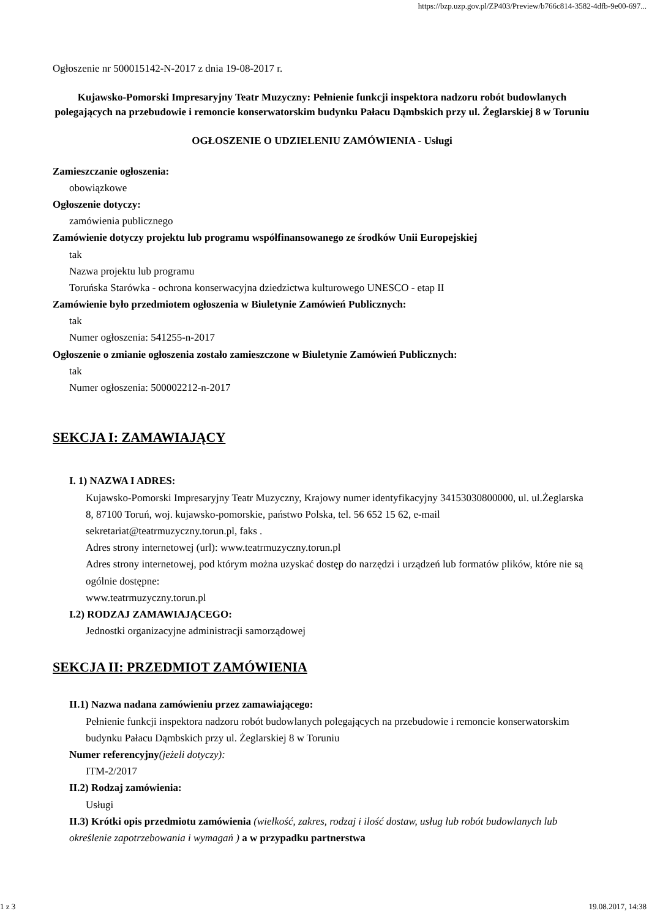https://bzp.uzp.gov.pl/ZP403/Preview/b766c814-3582-4dfb-9e00-697...
Ogłoszenie nr 500015142-N-2017 z dnia 19-08-2017 r.
Kujawsko-Pomorski Impresaryjny Teatr Muzyczny: Pełnienie funkcji inspektora nadzoru robót budowlanych polegających na przebudowie i remoncie konserwatorskim budynku Pałacu Dąmbskich przy ul. Żeglarskiej 8 w Toruniu
OGŁOSZENIE O UDZIELENIU ZAMÓWIENIA - Usługi
Zamieszczanie ogłoszenia:
obowiązkowe
Ogłoszenie dotyczy:
zamówienia publicznego
Zamówienie dotyczy projektu lub programu współfinansowanego ze środków Unii Europejskiej
tak
Nazwa projektu lub programu
Toruńska Starówka - ochrona konserwacyjna dziedzictwa kulturowego UNESCO - etap II
Zamówienie było przedmiotem ogłoszenia w Biuletynie Zamówień Publicznych:
tak
Numer ogłoszenia: 541255-n-2017
Ogłoszenie o zmianie ogłoszenia zostało zamieszczone w Biuletynie Zamówień Publicznych:
tak
Numer ogłoszenia: 500002212-n-2017
SEKCJA I: ZAMAWIAJĄCY
I. 1) NAZWA I ADRES:
Kujawsko-Pomorski Impresaryjny Teatr Muzyczny, Krajowy numer identyfikacyjny 34153030800000, ul. ul.Żeglarska 8, 87100 Toruń, woj. kujawsko-pomorskie, państwo Polska, tel. 56 652 15 62, e-mail sekretariat@teatrmuzyczny.torun.pl, faks .
Adres strony internetowej (url): www.teatrmuzyczny.torun.pl
Adres strony internetowej, pod którym można uzyskać dostęp do narzędzi i urządzeń lub formatów plików, które nie są ogólnie dostępne:
www.teatrmuzyczny.torun.pl
I.2) RODZAJ ZAMAWIAJĄCEGO:
Jednostki organizacyjne administracji samorządowej
SEKCJA II: PRZEDMIOT ZAMÓWIENIA
II.1) Nazwa nadana zamówieniu przez zamawiającego:
Pełnienie funkcji inspektora nadzoru robót budowlanych polegających na przebudowie i remoncie konserwatorskim budynku Pałacu Dąmbskich przy ul. Żeglarskiej 8 w Toruniu
Numer referencyjny(jeżeli dotyczy):
ITM-2/2017
II.2) Rodzaj zamówienia:
Usługi
II.3) Krótki opis przedmiotu zamówienia (wielkość, zakres, rodzaj i ilość dostaw, usług lub robót budowlanych lub określenie zapotrzebowania i wymagań ) a w przypadku partnerstwa
1 z 3 19.08.2017, 14:38